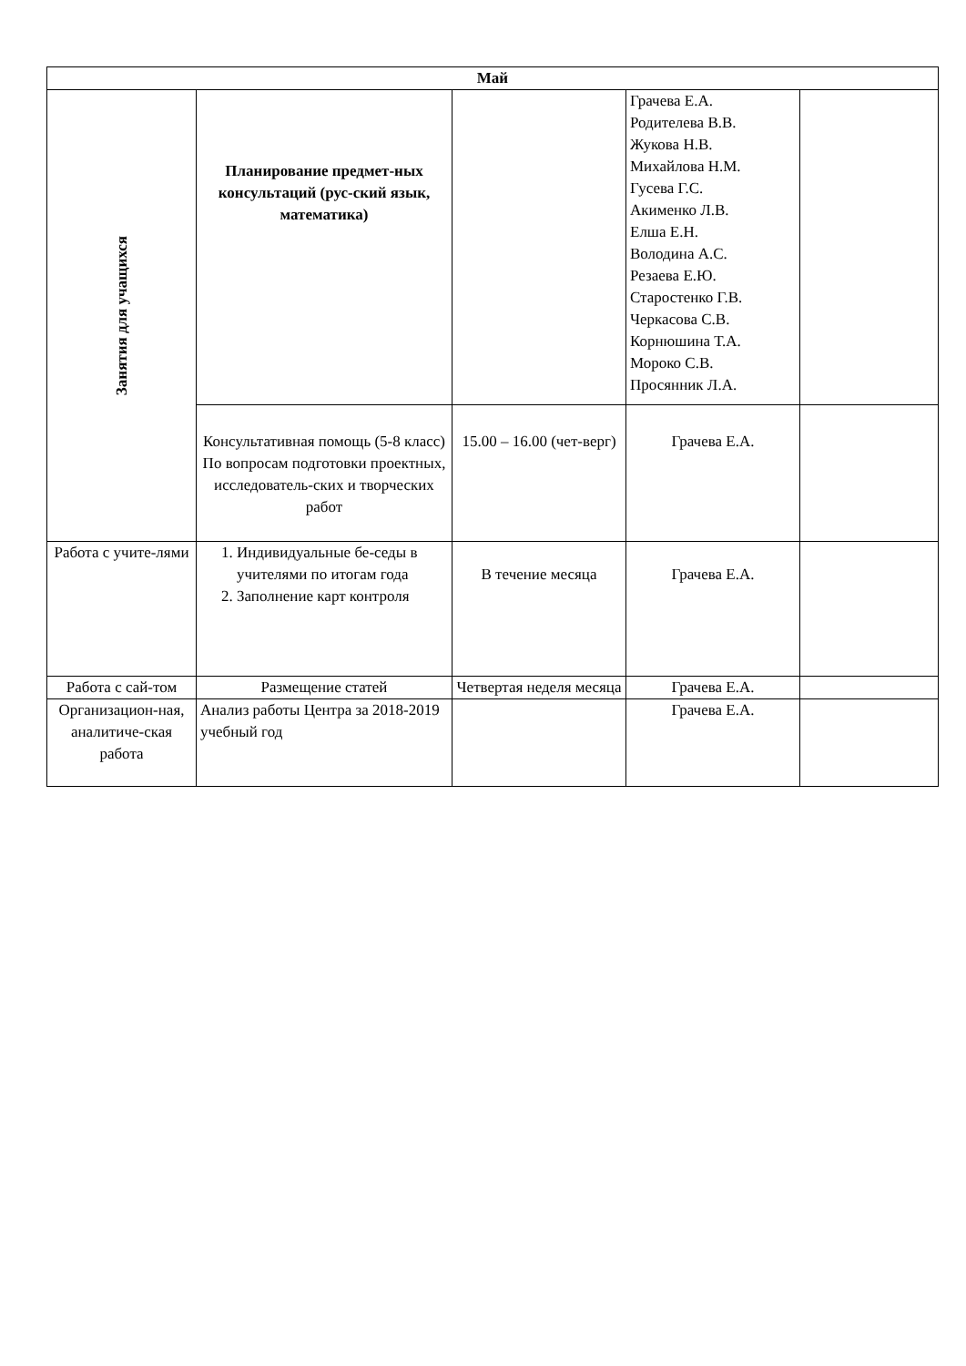| Май | | | | |
| --- | --- | --- | --- | --- |
| Занятия для учащихся | Планирование предмет-ных консультаций (рус-ский язык, математика) | | Грачева Е.А. Родителева В.В. Жукова Н.В. Михайлова Н.М. Гусева Г.С. Акименко Л.В. Елша Е.Н. Володина А.С. Резаева Е.Ю. Старостенко Г.В. Черкасова С.В. Корнюшина Т.А. Мороко С.В. Просянник Л.А. | |
| | Консультативная помощь (5-8 класс) По вопросам подготовки проектных, исследователь-ских и творческих работ | 15.00 – 16.00 (чет-верг) | Грачева Е.А. | |
| Работа с учите-лями | 1. Индивидуальные бе-седы в учителями по итогам года 2. Заполнение карт контроля | В течение месяца | Грачева Е.А. | |
| Работа с сай-том | Размещение статей | Четвертая неделя месяца | Грачева Е.А. | |
| Организацион-ная, аналитиче-ская работа | Анализ работы Центра за 2018-2019 учебный год | | Грачева Е.А. | |